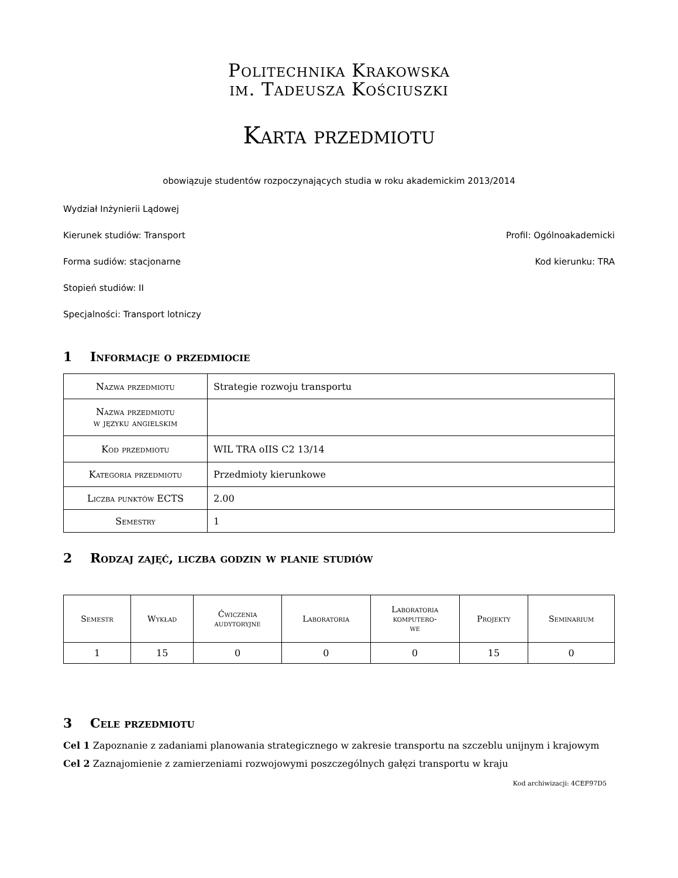Politechnika Krakowska
im. Tadeusza Kościuszki
Karta przedmiotu
obowiązuje studentów rozpoczynających studia w roku akademickim 2013/2014
Wydział Inżynierii Lądowej
Kierunek studiów: Transport Profil: Ogólnoakademicki
Forma sudiów: stacjonarne Kod kierunku: TRA
Stopień studiów: II
Specjalności: Transport lotniczy
1 Informacje o przedmiocie
| Nazwa przedmiotu | Strategie rozwoju transportu |
| Nazwa przedmiotu w języku angielskim | |
| Kod przedmiotu | WIL TRA oIIS C2 13/14 |
| Kategoria przedmiotu | Przedmioty kierunkowe |
| Liczba punktów ECTS | 2.00 |
| Semestry | 1 |
2 Rodzaj zajęć, liczba godzin w planie studiów
| Semestr | Wykład | Ćwiczenia audytoryjne | Laboratoria | Laboratoria komputero- we | Projekty | Seminarium |
| --- | --- | --- | --- | --- | --- | --- |
| 1 | 15 | 0 | 0 | 0 | 15 | 0 |
3 Cele przedmiotu
Cel 1 Zapoznanie z zadaniami planowania strategicznego w zakresie transportu na szczeblu unijnym i krajowym
Cel 2 Zaznajomienie z zamierzeniami rozwojowymi poszczególnych gałęzi transportu w kraju
Kod archiwizacji: 4CEF97D5